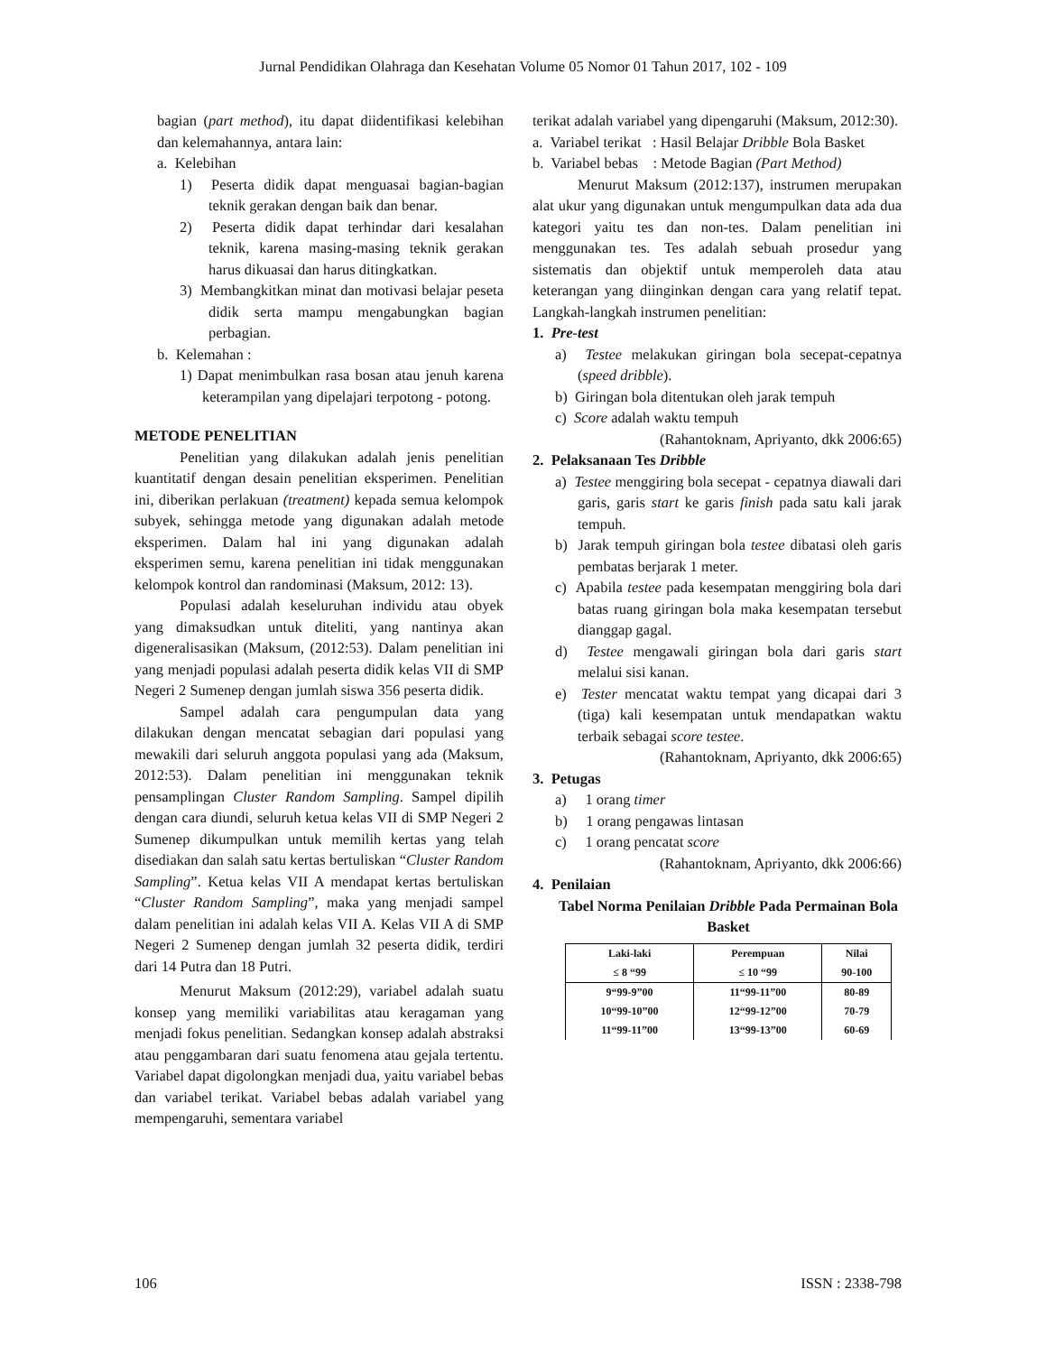Jurnal Pendidikan Olahraga dan Kesehatan Volume 05 Nomor 01 Tahun 2017, 102 - 109
bagian (part method), itu dapat diidentifikasi kelebihan dan kelemahannya, antara lain:
a. Kelebihan
1) Peserta didik dapat menguasai bagian-bagian teknik gerakan dengan baik dan benar.
2) Peserta didik dapat terhindar dari kesalahan teknik, karena masing-masing teknik gerakan harus dikuasai dan harus ditingkatkan.
3) Membangkitkan minat dan motivasi belajar peseta didik serta mampu mengabungkan bagian perbagian.
b. Kelemahan :
1) Dapat menimbulkan rasa bosan atau jenuh karena keterampilan yang dipelajari terpotong - potong.
METODE PENELITIAN
Penelitian yang dilakukan adalah jenis penelitian kuantitatif dengan desain penelitian eksperimen. Penelitian ini, diberikan perlakuan (treatment) kepada semua kelompok subyek, sehingga metode yang digunakan adalah metode eksperimen. Dalam hal ini yang digunakan adalah eksperimen semu, karena penelitian ini tidak menggunakan kelompok kontrol dan randominasi (Maksum, 2012: 13).
Populasi adalah keseluruhan individu atau obyek yang dimaksudkan untuk diteliti, yang nantinya akan digeneralisasikan (Maksum, (2012:53). Dalam penelitian ini yang menjadi populasi adalah peserta didik kelas VII di SMP Negeri 2 Sumenep dengan jumlah siswa 356 peserta didik.
Sampel adalah cara pengumpulan data yang dilakukan dengan mencatat sebagian dari populasi yang mewakili dari seluruh anggota populasi yang ada (Maksum, 2012:53). Dalam penelitian ini menggunakan teknik pensamplingan Cluster Random Sampling. Sampel dipilih dengan cara diundi, seluruh ketua kelas VII di SMP Negeri 2 Sumenep dikumpulkan untuk memilih kertas yang telah disediakan dan salah satu kertas bertuliskan “Cluster Random Sampling”. Ketua kelas VII A mendapat kertas bertuliskan “Cluster Random Sampling”, maka yang menjadi sampel dalam penelitian ini adalah kelas VII A. Kelas VII A di SMP Negeri 2 Sumenep dengan jumlah 32 peserta didik, terdiri dari 14 Putra dan 18 Putri.
Menurut Maksum (2012:29), variabel adalah suatu konsep yang memiliki variabilitas atau keragaman yang menjadi fokus penelitian. Sedangkan konsep adalah abstraksi atau penggambaran dari suatu fenomena atau gejala tertentu. Variabel dapat digolongkan menjadi dua, yaitu variabel bebas dan variabel terikat. Variabel bebas adalah variabel yang mempengaruhi, sementara variabel
terikat adalah variabel yang dipengaruhi (Maksum, 2012:30).
a. Variabel terikat : Hasil Belajar Dribble Bola Basket
b. Variabel bebas : Metode Bagian (Part Method)
Menurut Maksum (2012:137), instrumen merupakan alat ukur yang digunakan untuk mengumpulkan data ada dua kategori yaitu tes dan non-tes. Dalam penelitian ini menggunakan tes. Tes adalah sebuah prosedur yang sistematis dan objektif untuk memperoleh data atau keterangan yang diinginkan dengan cara yang relatif tepat. Langkah-langkah instrumen penelitian:
1. Pre-test
a) Testee melakukan giringan bola secepat-cepatnya (speed dribble).
b) Giringan bola ditentukan oleh jarak tempuh
c) Score adalah waktu tempuh
(Rahantoknam, Apriyanto, dkk 2006:65)
2. Pelaksanaan Tes Dribble
a) Testee menggiring bola secepat - cepatnya diawali dari garis, garis start ke garis finish pada satu kali jarak tempuh.
b) Jarak tempuh giringan bola testee dibatasi oleh garis pembatas berjarak 1 meter.
c) Apabila testee pada kesempatan menggiring bola dari batas ruang giringan bola maka kesempatan tersebut dianggap gagal.
d) Testee mengawali giringan bola dari garis start melalui sisi kanan.
e) Tester mencatat waktu tempat yang dicapai dari 3 (tiga) kali kesempatan untuk mendapatkan waktu terbaik sebagai score testee.
(Rahantoknam, Apriyanto, dkk 2006:65)
3. Petugas
a) 1 orang timer
b) 1 orang pengawas lintasan
c) 1 orang pencatat score
(Rahantoknam, Apriyanto, dkk 2006:66)
4. Penilaian
Tabel Norma Penilaian Dribble Pada Permainan Bola Basket
| Laki-laki | Perempuan | Nilai |
| --- | --- | --- |
| ≤ 8 “99 | ≤ 10 “99 | 90-100 |
| 9“99-9”00 | 11“99-11”00 | 80-89 |
| 10“99-10”00 | 12“99-12”00 | 70-79 |
| 11“99-11”00 | 13“99-13”00 | 60-69 |
106 ISSN : 2338-798